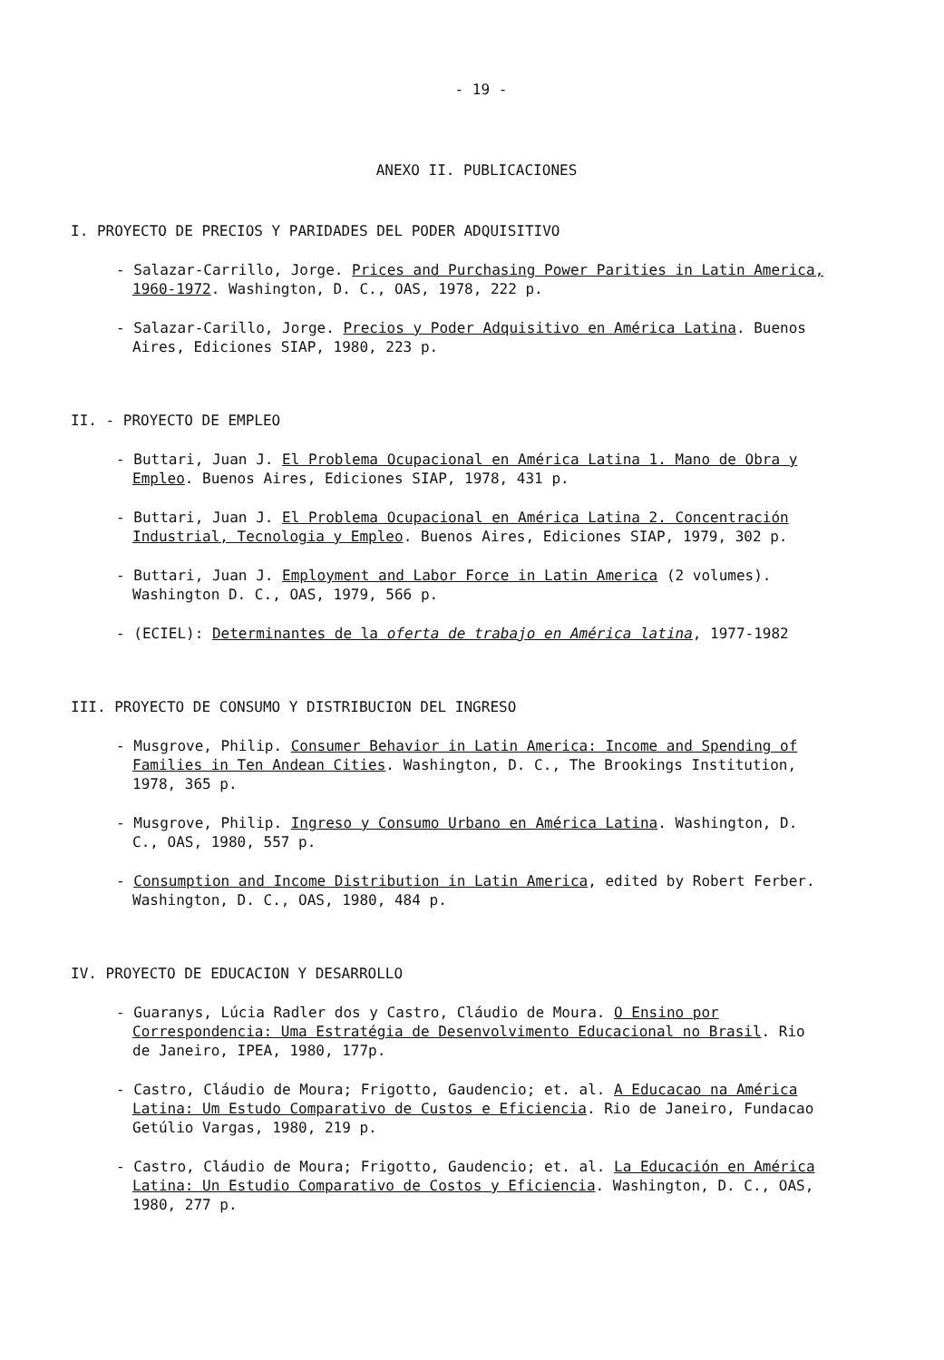- 19 -
ANEXO II. PUBLICACIONES
I. PROYECTO DE PRECIOS Y PARIDADES DEL PODER ADQUISITIVO
- Salazar-Carrillo, Jorge. Prices and Purchasing Power Parities in Latin America, 1960-1972. Washington, D. C., OAS, 1978, 222 p.
- Salazar-Carillo, Jorge. Precios y Poder Adquisitivo en América Latina. Buenos Aires, Ediciones SIAP, 1980, 223 p.
II. - PROYECTO DE EMPLEO
- Buttari, Juan J. El Problema Ocupacional en América Latina 1. Mano de Obra y Empleo. Buenos Aires, Ediciones SIAP, 1978, 431 p.
- Buttari, Juan J. El Problema Ocupacional en América Latina 2. Concentración Industrial, Tecnologia y Empleo. Buenos Aires, Ediciones SIAP, 1979, 302 p.
- Buttari, Juan J. Employment and Labor Force in Latin America (2 volumes). Washington D. C., OAS, 1979, 566 p.
- (ECIEL): Determinantes de la oferta de trabajo en América latina, 1977-1982
III. PROYECTO DE CONSUMO Y DISTRIBUCION DEL INGRESO
- Musgrove, Philip. Consumer Behavior in Latin America: Income and Spending of Families in Ten Andean Cities. Washington, D. C., The Brookings Institution, 1978, 365 p.
- Musgrove, Philip. Ingreso y Consumo Urbano en América Latina. Washington, D. C., OAS, 1980, 557 p.
- Consumption and Income Distribution in Latin America, edited by Robert Ferber. Washington, D. C., OAS, 1980, 484 p.
IV. PROYECTO DE EDUCACION Y DESARROLLO
- Guaranys, Lúcia Radler dos y Castro, Cláudio de Moura. O Ensino por Correspondencia: Uma Estratégia de Desenvolvimento Educacional no Brasil. Rio de Janeiro, IPEA, 1980, 177p.
- Castro, Cláudio de Moura; Frigotto, Gaudencio; et. al. A Educacao na América Latina: Um Estudo Comparativo de Custos e Eficiencia. Rio de Janeiro, Fundacao Getúlio Vargas, 1980, 219 p.
- Castro, Cláudio de Moura; Frigotto, Gaudencio; et. al. La Educación en América Latina: Un Estudio Comparativo de Costos y Eficiencia. Washington, D. C., OAS, 1980, 277 p.